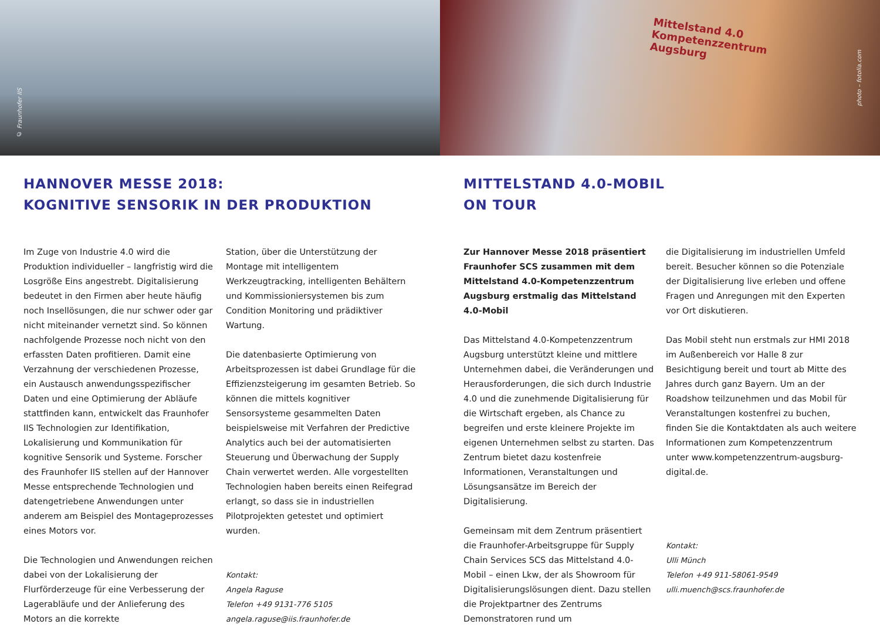© Fraunhofer IIS
Mittelstand 4.0
Kompetenzzentrum
Augsburg
photo – fotolia.com
HANNOVER MESSE 2018:
KOGNITIVE SENSORIK IN DER PRODUKTION
Im Zuge von Industrie 4.0 wird die Produktion individueller – langfristig wird die Losgröße Eins angestrebt. Digitalisierung bedeutet in den Firmen aber heute häufig noch Insellösungen, die nur schwer oder gar nicht miteinander vernetzt sind. So können nachfolgende Prozesse noch nicht von den erfassten Daten profitieren. Damit eine Verzahnung der verschiedenen Prozesse, ein Austausch anwendungsspezifischer Daten und eine Optimierung der Abläufe stattfinden kann, entwickelt das Fraunhofer IIS Technologien zur Identifikation, Lokalisierung und Kommunikation für kognitive Sensorik und Systeme. Forscher des Fraunhofer IIS stellen auf der Hannover Messe entsprechende Technologien und datengetriebene Anwendungen unter anderem am Beispiel des Montageprozesses eines Motors vor.
Die Technologien und Anwendungen reichen dabei von der Lokalisierung der Flurförderzeuge für eine Verbesserung der Lagerabläufe und der Anlieferung des Motors an die korrekte
Station, über die Unterstützung der Montage mit intelligentem Werkzeugtracking, intelligenten Behältern und Kommissioniersystemen bis zum Condition Monitoring und prädiktiver Wartung.
Die datenbasierte Optimierung von Arbeitsprozessen ist dabei Grundlage für die Effizienzsteigerung im gesamten Betrieb. So können die mittels kognitiver Sensorsysteme gesammelten Daten beispielsweise mit Verfahren der Predictive Analytics auch bei der automatisierten Steuerung und Überwachung der Supply Chain verwertet werden. Alle vorgestellten Technologien haben bereits einen Reifegrad erlangt, so dass sie in industriellen Pilotprojekten getestet und optimiert wurden.
Kontakt:
Angela Raguse
Telefon +49 9131-776 5105
angela.raguse@iis.fraunhofer.de
MITTELSTAND 4.0-MOBIL
ON TOUR
Zur Hannover Messe 2018 präsentiert Fraunhofer SCS zusammen mit dem Mittelstand 4.0-Kompetenzzentrum Augsburg erstmalig das Mittelstand 4.0-Mobil
Das Mittelstand 4.0-Kompetenzzentrum Augsburg unterstützt kleine und mittlere Unternehmen dabei, die Veränderungen und Herausforderungen, die sich durch Industrie 4.0 und die zunehmende Digitalisierung für die Wirtschaft ergeben, als Chance zu begreifen und erste kleinere Projekte im eigenen Unternehmen selbst zu starten. Das Zentrum bietet dazu kostenfreie Informationen, Veranstaltungen und Lösungsansätze im Bereich der Digitalisierung.
Gemeinsam mit dem Zentrum präsentiert die Fraunhofer-Arbeitsgruppe für Supply Chain Services SCS das Mittelstand 4.0-Mobil – einen Lkw, der als Showroom für Digitalisierungslösungen dient. Dazu stellen die Projektpartner des Zentrums Demonstratoren rund um
die Digitalisierung im industriellen Umfeld bereit. Besucher können so die Potenziale der Digitalisierung live erleben und offene Fragen und Anregungen mit den Experten vor Ort diskutieren.
Das Mobil steht nun erstmals zur HMI 2018 im Außenbereich vor Halle 8 zur Besichtigung bereit und tourt ab Mitte des Jahres durch ganz Bayern. Um an der Roadshow teilzunehmen und das Mobil für Veranstaltungen kostenfrei zu buchen, finden Sie die Kontaktdaten als auch weitere Informationen zum Kompetenzzentrum unter www.kompetenzzentrum-augsburg-digital.de.
Kontakt:
Ulli Münch
Telefon +49 911-58061-9549
ulli.muench@scs.fraunhofer.de